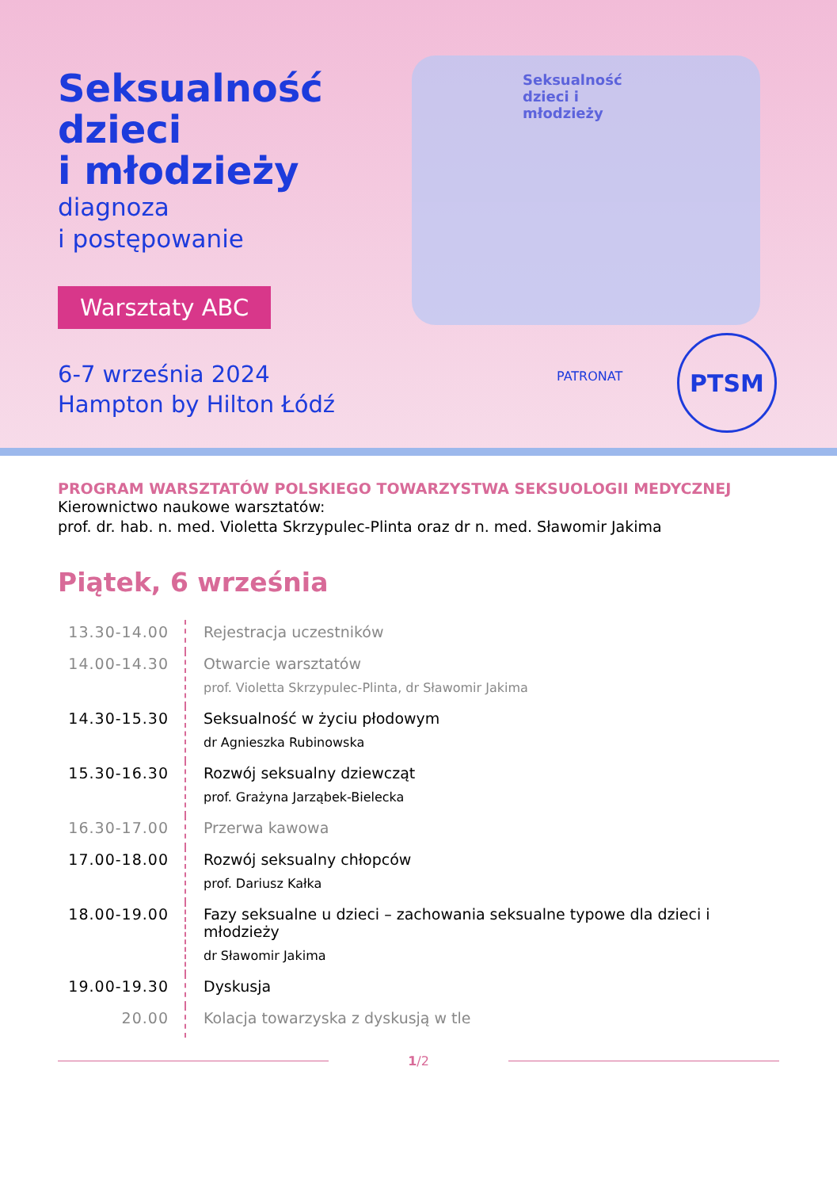Seksualność dzieci i młodzieży
Seksualność
dzieci
i młodzieży
diagnoza
i postępowanie
Warsztaty ABC
6-7 września 2024
Hampton by Hilton Łódź
PATRONAT
PTSM
PROGRAM WARSZTATÓW POLSKIEGO TOWARZYSTWA SEKSUOLOGII MEDYCZNEJ
Kierownictwo naukowe warsztatów:
prof. dr. hab. n. med. Violetta Skrzypulec-Plinta oraz dr n. med. Sławomir Jakima
Piątek, 6 września
| 13.30-14.00 | Rejestracja uczestników |
| 14.00-14.30 | Otwarcie warsztatów prof. Violetta Skrzypulec-Plinta, dr Sławomir Jakima |
| 14.30-15.30 | Seksualność w życiu płodowym dr Agnieszka Rubinowska |
| 15.30-16.30 | Rozwój seksualny dziewcząt prof. Grażyna Jarząbek-Bielecka |
| 16.30-17.00 | Przerwa kawowa |
| 17.00-18.00 | Rozwój seksualny chłopców prof. Dariusz Kałka |
| 18.00-19.00 | Fazy seksualne u dzieci – zachowania seksualne typowe dla dzieci i młodzieży dr Sławomir Jakima |
| 19.00-19.30 | Dyskusja |
| 20.00 | Kolacja towarzyska z dyskusją w tle |
1/2